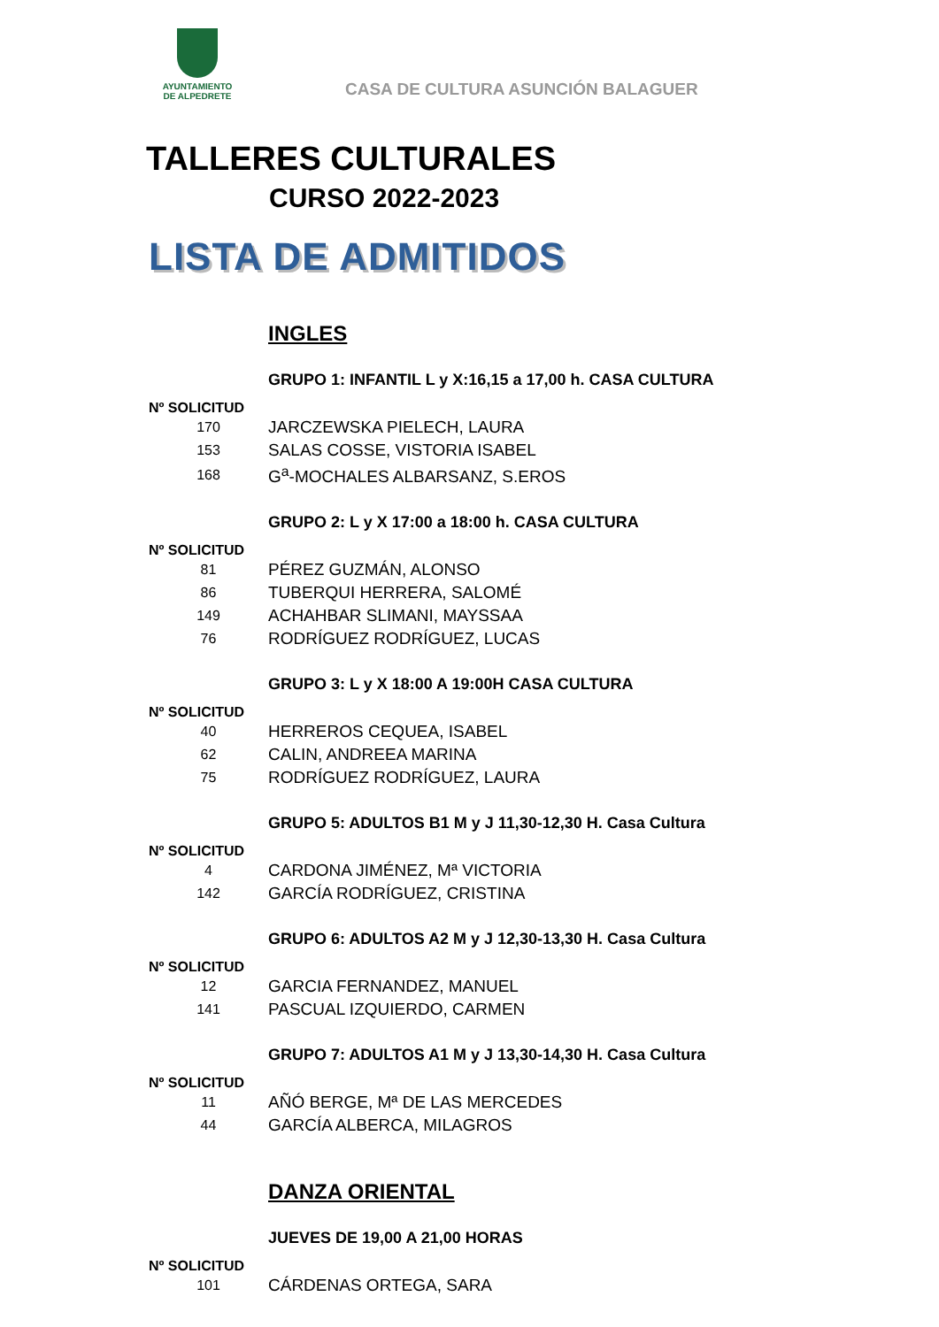AYUNTAMIENTO
DE ALPEDRETE
CASA DE CULTURA ASUNCIÓN BALAGUER
TALLERES CULTURALES
CURSO 2022-2023
LISTA DE ADMITIDOS
INGLES
GRUPO 1: INFANTIL L y X:16,15 a 17,00 h. CASA CULTURA
Nº SOLICITUD
| 170 | JARCZEWSKA PIELECH, LAURA |
| 153 | SALAS COSSE, VISTORIA ISABEL |
| 168 | G<sup>a</sup>-MOCHALES ALBARSANZ, S.EROS |
GRUPO 2: L y X 17:00 a 18:00 h. CASA CULTURA
Nº SOLICITUD
| 81 | PÉREZ GUZMÁN, ALONSO |
| 86 | TUBERQUI HERRERA, SALOMÉ |
| 149 | ACHAHBAR SLIMANI, MAYSSAA |
| 76 | RODRÍGUEZ RODRÍGUEZ, LUCAS |
GRUPO 3: L y X 18:00 A 19:00H CASA CULTURA
Nº SOLICITUD
| 40 | HERREROS CEQUEA, ISABEL |
| 62 | CALIN, ANDREEA MARINA |
| 75 | RODRÍGUEZ RODRÍGUEZ, LAURA |
GRUPO 5: ADULTOS B1 M y J 11,30-12,30 H. Casa Cultura
Nº SOLICITUD
| 4 | CARDONA JIMÉNEZ, Mª VICTORIA |
| 142 | GARCÍA RODRÍGUEZ, CRISTINA |
GRUPO 6: ADULTOS A2 M y J 12,30-13,30 H. Casa Cultura
Nº SOLICITUD
| 12 | GARCIA FERNANDEZ, MANUEL |
| 141 | PASCUAL IZQUIERDO, CARMEN |
GRUPO 7: ADULTOS A1 M y J 13,30-14,30 H. Casa Cultura
Nº SOLICITUD
| 11 | AÑÓ BERGE, Mª DE LAS MERCEDES |
| 44 | GARCÍA ALBERCA, MILAGROS |
DANZA ORIENTAL
JUEVES DE 19,00 A 21,00 HORAS
Nº SOLICITUD
| 101 | CÁRDENAS ORTEGA, SARA |